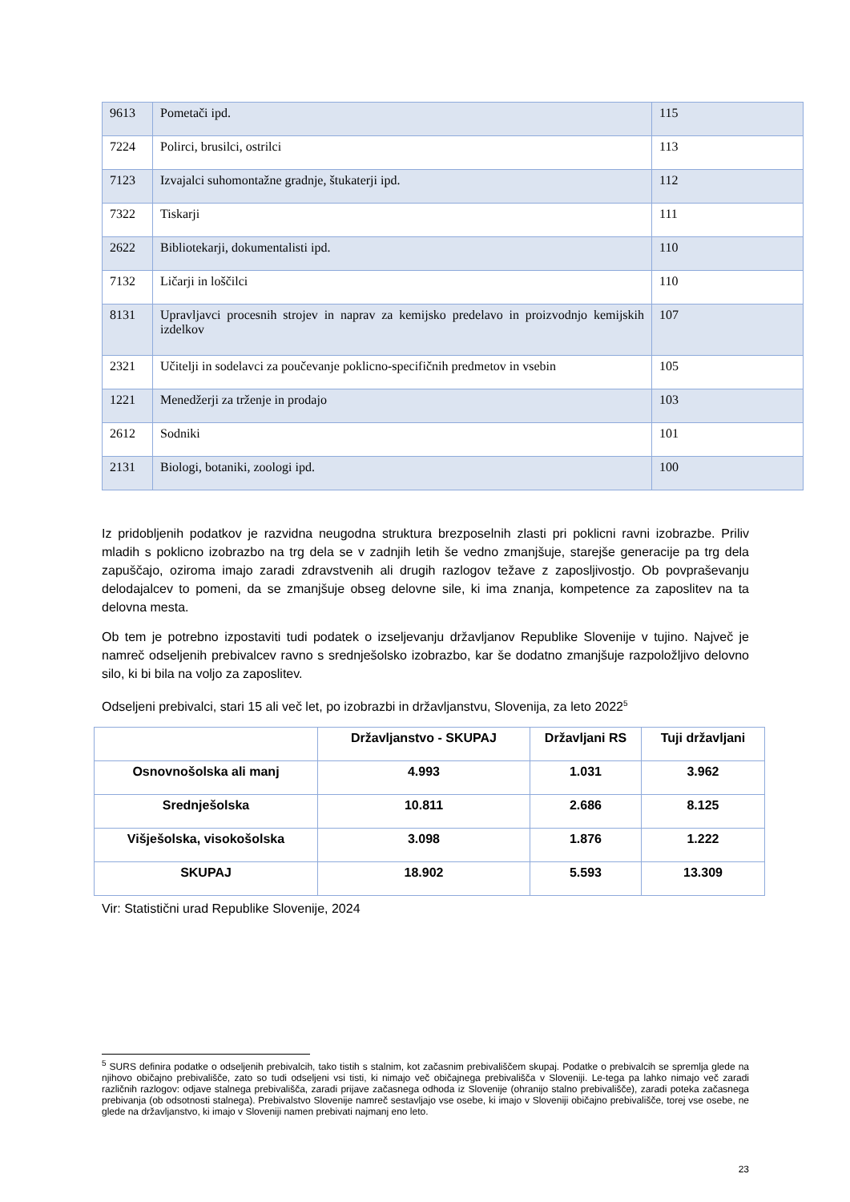| 9613 | Pometači ipd. | 115 |
| 7224 | Polirci, brusilci, ostrilci | 113 |
| 7123 | Izvajalci suhomontažne gradnje, štukaterji ipd. | 112 |
| 7322 | Tiskarji | 111 |
| 2622 | Bibliotekarji, dokumentalisti ipd. | 110 |
| 7132 | Ličarji in loščilci | 110 |
| 8131 | Upravljavci procesnih strojev in naprav za kemijsko predelavo in proizvodnjo kemijskih izdelkov | 107 |
| 2321 | Učitelji in sodelavci za poučevanje poklicno-specifičnih predmetov in vsebin | 105 |
| 1221 | Menedžerji za trženje in prodajo | 103 |
| 2612 | Sodniki | 101 |
| 2131 | Biologi, botaniki, zoologi ipd. | 100 |
Iz pridobljenih podatkov je razvidna neugodna struktura brezposelnih zlasti pri poklicni ravni izobrazbe. Priliv mladih s poklicno izobrazbo na trg dela se v zadnjih letih še vedno zmanjšuje, starejše generacije pa trg dela zapuščajo, oziroma imajo zaradi zdravstvenih ali drugih razlogov težave z zaposljivostjo. Ob povpraševanju delodajalcev to pomeni, da se zmanjšuje obseg delovne sile, ki ima znanja, kompetence za zaposlitev na ta delovna mesta.
Ob tem je potrebno izpostaviti tudi podatek o izseljevanju državljanov Republike Slovenije v tujino. Največ je namreč odseljenih prebivalcev ravno s srednješolsko izobrazbo, kar še dodatno zmanjšuje razpoložljivo delovno silo, ki bi bila na voljo za zaposlitev.
Odseljeni prebivalci, stari 15 ali več let, po izobrazbi in državljanstvu, Slovenija, za leto 2022<sup>5</sup>
| | Državljanstvo - SKUPAJ | Državljani RS | Tuji državljani |
| --- | --- | --- | --- |
| Osnovnošolska ali manj | 4.993 | 1.031 | 3.962 |
| Srednješolska | 10.811 | 2.686 | 8.125 |
| Višješolska, visokošolska | 3.098 | 1.876 | 1.222 |
| SKUPAJ | 18.902 | 5.593 | 13.309 |
Vir: Statistični urad Republike Slovenije, 2024
<sup>5</sup> SURS definira podatke o odseljenih prebivalcih, tako tistih s stalnim, kot začasnim prebivališčem skupaj. Podatke o prebivalcih se spremlja glede na njihovo običajno prebivališče, zato so tudi odseljeni vsi tisti, ki nimajo več običajnega prebivališča v Sloveniji. Le-tega pa lahko nimajo več zaradi različnih razlogov: odjave stalnega prebivališča, zaradi prijave začasnega odhoda iz Slovenije (ohranijo stalno prebivališče), zaradi poteka začasnega prebivanja (ob odsotnosti stalnega). Prebivalstvo Slovenije namreč sestavljajo vse osebe, ki imajo v Sloveniji običajno prebivališče, torej vse osebe, ne glede na državljanstvo, ki imajo v Sloveniji namen prebivati najmanj eno leto.
23